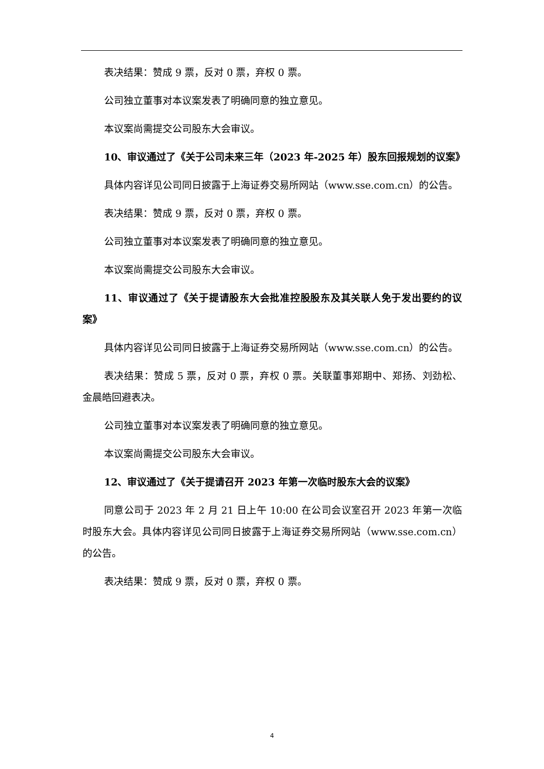表决结果：赞成 9 票，反对 0 票，弃权 0 票。
公司独立董事对本议案发表了明确同意的独立意见。
本议案尚需提交公司股东大会审议。
10、审议通过了《关于公司未来三年（2023 年-2025 年）股东回报规划的议案》
具体内容详见公司同日披露于上海证券交易所网站（www.sse.com.cn）的公告。
表决结果：赞成 9 票，反对 0 票，弃权 0 票。
公司独立董事对本议案发表了明确同意的独立意见。
本议案尚需提交公司股东大会审议。
11、审议通过了《关于提请股东大会批准控股股东及其关联人免于发出要约的议案》
具体内容详见公司同日披露于上海证券交易所网站（www.sse.com.cn）的公告。
表决结果：赞成 5 票，反对 0 票，弃权 0 票。关联董事郑期中、郑扬、刘劲松、金晨皓回避表决。
公司独立董事对本议案发表了明确同意的独立意见。
本议案尚需提交公司股东大会审议。
12、审议通过了《关于提请召开 2023 年第一次临时股东大会的议案》
同意公司于 2023 年 2 月 21 日上午 10:00 在公司会议室召开 2023 年第一次临时股东大会。具体内容详见公司同日披露于上海证券交易所网站（www.sse.com.cn）的公告。
表决结果：赞成 9 票，反对 0 票，弃权 0 票。
4